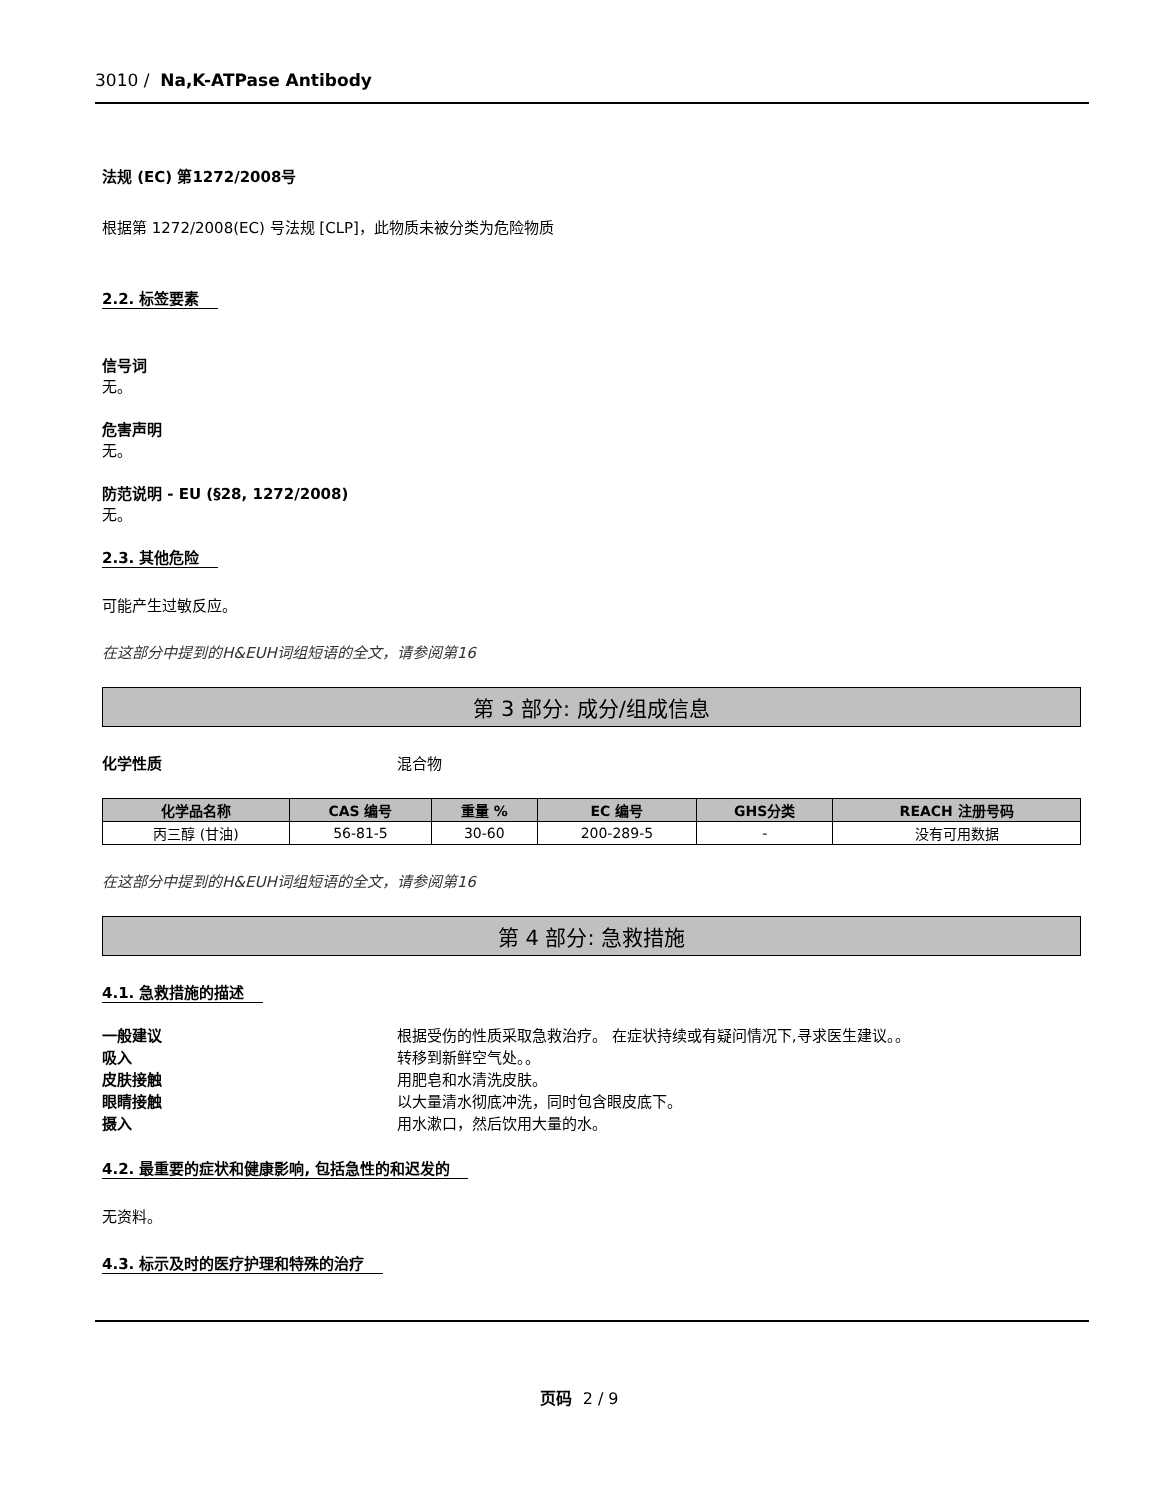3010 / Na,K-ATPase Antibody
法规 (EC) 第1272/2008号
根据第 1272/2008(EC) 号法规 [CLP]，此物质未被分类为危险物质
2.2. 标签要素
信号词
无。
危害声明
无。
防范说明 - EU (§28, 1272/2008)
无。
2.3. 其他危险
可能产生过敏反应。
在这部分中提到的H&EUH词组短语的全文，请参阅第16
第 3 部分: 成分/组成信息
化学性质 混合物
| 化学品名称 | CAS 编号 | 重量 % | EC 编号 | GHS分类 | REACH 注册号码 |
| --- | --- | --- | --- | --- | --- |
| 丙三醇 (甘油) | 56-81-5 | 30-60 | 200-289-5 | - | 没有可用数据 |
在这部分中提到的H&EUH词组短语的全文，请参阅第16
第 4 部分: 急救措施
4.1. 急救措施的描述
一般建议 根据受伤的性质采取急救治疗。 在症状持续或有疑问情况下,寻求医生建议。。
吸入 转移到新鲜空气处。。
皮肤接触 用肥皂和水清洗皮肤。
眼睛接触 以大量清水彻底冲洗，同时包含眼皮底下。
摄入 用水漱口，然后饮用大量的水。
4.2. 最重要的症状和健康影响, 包括急性的和迟发的
无资料。
4.3. 标示及时的医疗护理和特殊的治疗
页码 2 / 9